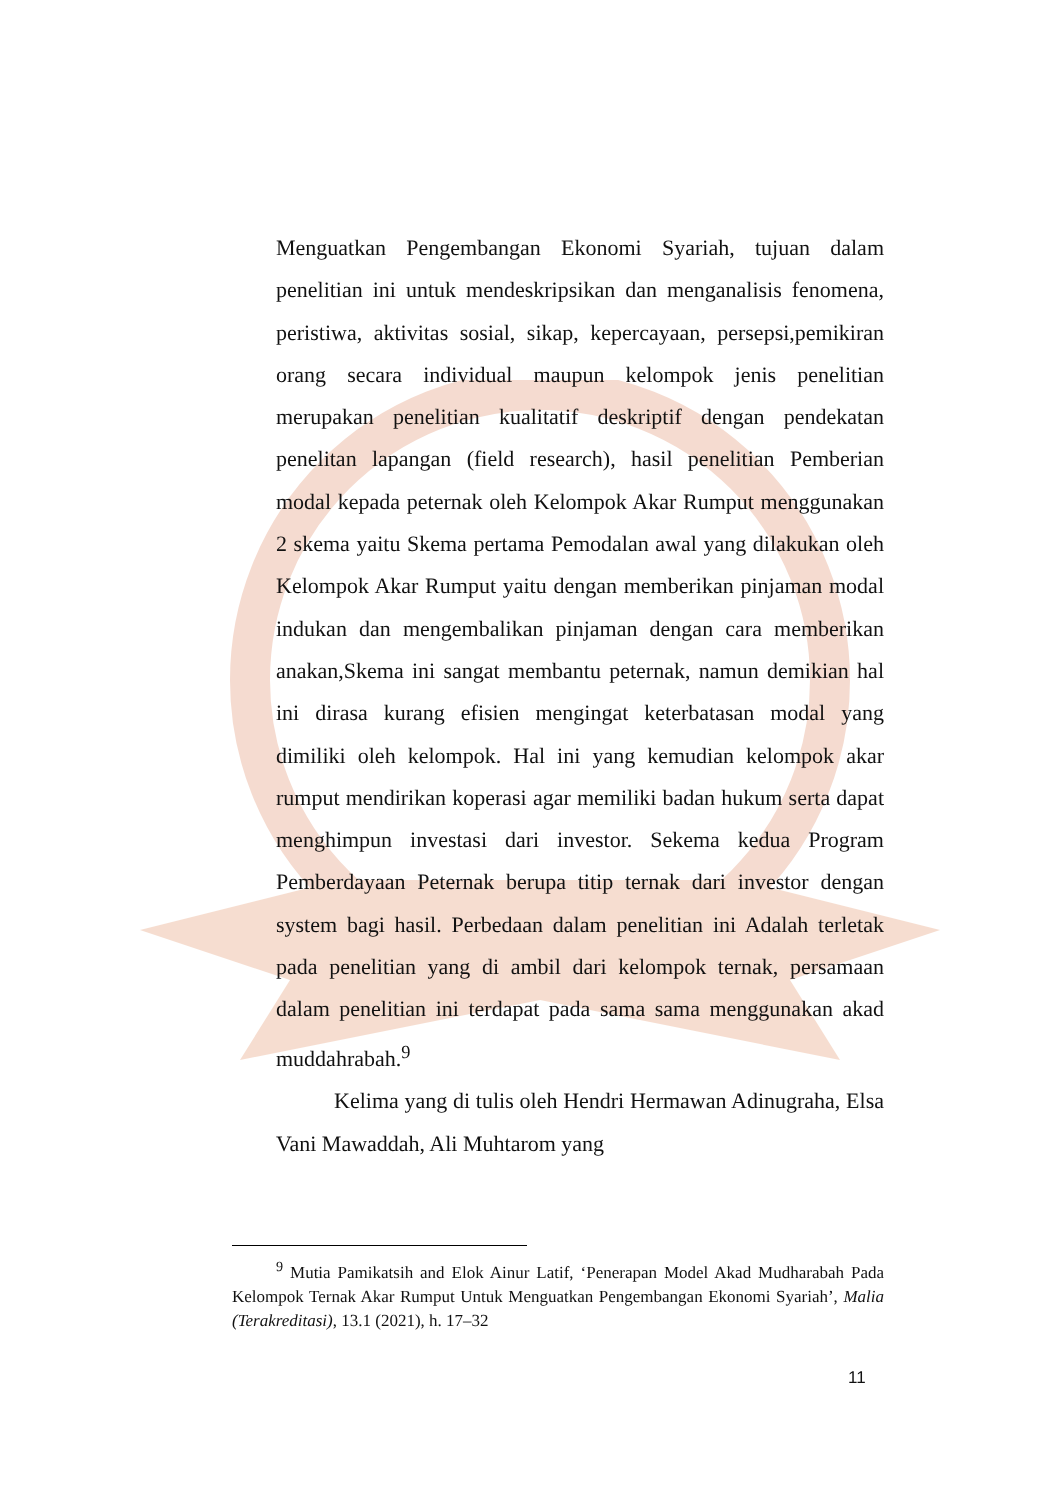Menguatkan Pengembangan Ekonomi Syariah, tujuan dalam penelitian ini untuk mendeskripsikan dan menganalisis fenomena, peristiwa, aktivitas sosial, sikap, kepercayaan, persepsi,pemikiran orang secara individual maupun kelompok jenis penelitian merupakan penelitian kualitatif deskriptif dengan pendekatan penelitan lapangan (field research), hasil penelitian Pemberian modal kepada peternak oleh Kelompok Akar Rumput menggunakan 2 skema yaitu Skema pertama Pemodalan awal yang dilakukan oleh Kelompok Akar Rumput yaitu dengan memberikan pinjaman modal indukan dan mengembalikan pinjaman dengan cara memberikan anakan,Skema ini sangat membantu peternak, namun demikian hal ini dirasa kurang efisien mengingat keterbatasan modal yang dimiliki oleh kelompok. Hal ini yang kemudian kelompok akar rumput mendirikan koperasi agar memiliki badan hukum serta dapat menghimpun investasi dari investor. Sekema kedua Program Pemberdayaan Peternak berupa titip ternak dari investor dengan system bagi hasil. Perbedaan dalam penelitian ini Adalah terletak pada penelitian yang di ambil dari kelompok ternak, persamaan dalam penelitian ini terdapat pada sama sama menggunakan akad muddahrabah.<sup>9</sup>
Kelima yang di tulis oleh Hendri Hermawan Adinugraha, Elsa Vani Mawaddah, Ali Muhtarom yang
<sup>9</sup> Mutia Pamikatsih and Elok Ainur Latif, ‘Penerapan Model Akad Mudharabah Pada Kelompok Ternak Akar Rumput Untuk Menguatkan Pengembangan Ekonomi Syariah’, Malia (Terakreditasi), 13.1 (2021), h. 17–32
11